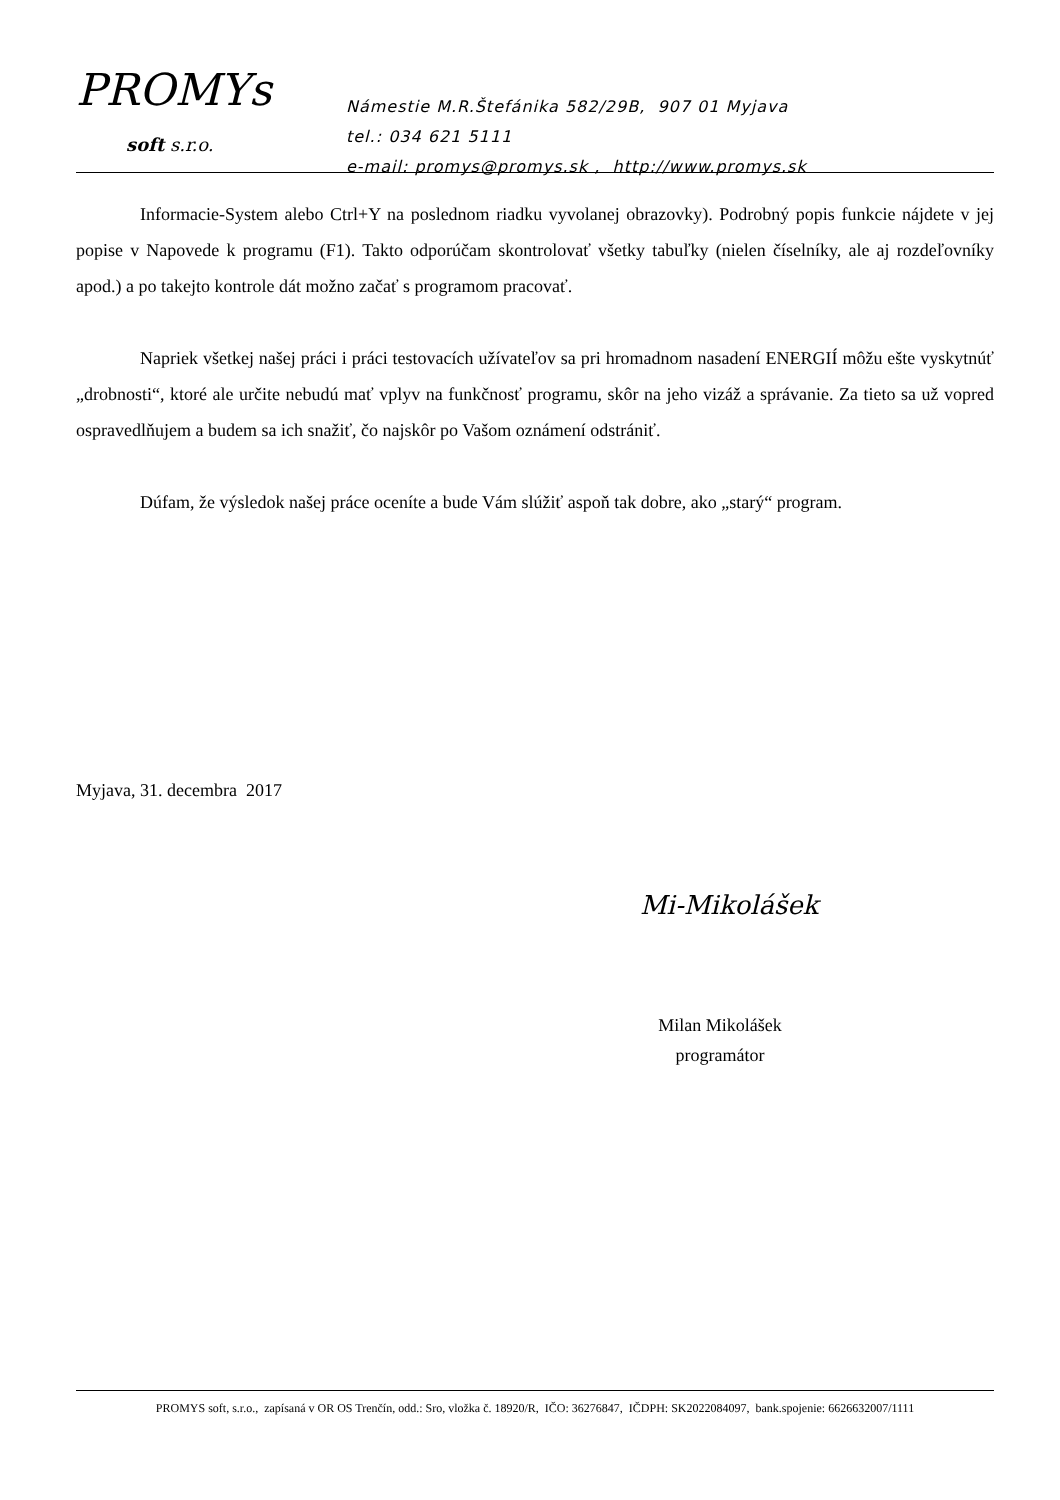PROMYs
soft s.r.o.
Námestie M.R.Štefánika 582/29B, 907 01 Myjava
tel.: 034 621 5111
e-mail: promys@promys.sk , http://www.promys.sk
Informacie-System alebo Ctrl+Y na poslednom riadku vyvolanej obrazovky). Podrobný popis funkcie nájdete v jej popise v Napovede k programu (F1). Takto odporúčam skontrolovať všetky tabuľky (nielen číselníky, ale aj rozdeľovníky apod.) a po takejto kontrole dát možno začať s programom pracovať.
Napriek všetkej našej práci i práci testovacích užívateľov sa pri hromadnom nasadení ENERGIÍ môžu ešte vyskytnúť „drobnosti“, ktoré ale určite nebudú mať vplyv na funkčnosť programu, skôr na jeho vizáž a správanie. Za tieto sa už vopred ospravedlňujem a budem sa ich snažiť, čo najskôr po Vašom oznámení odstrániť.
Dúfam, že výsledok našej práce oceníte a bude Vám slúžiť aspoň tak dobre, ako „starý“ program.
Myjava, 31. decembra 2017
Mi-Mikolášek
Milan Mikolášek
programátor
PROMYS soft, s.r.o., zapísaná v OR OS Trenčín, odd.: Sro, vložka č. 18920/R, IČO: 36276847, IČDPH: SK2022084097, bank.spojenie: 6626632007/1111